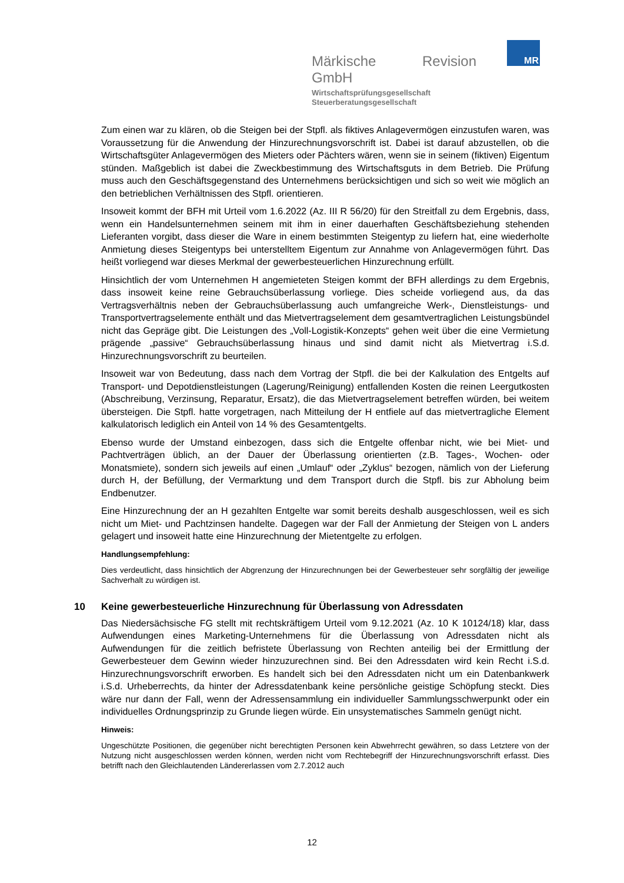Märkische Revision GmbH
Wirtschaftsprüfungsgesellschaft
Steuerberatungsgesellschaft
MR
Zum einen war zu klären, ob die Steigen bei der Stpfl. als fiktives Anlagevermögen einzustufen waren, was Voraussetzung für die Anwendung der Hinzurechnungsvorschrift ist. Dabei ist darauf abzustellen, ob die Wirtschaftsgüter Anlagevermögen des Mieters oder Pächters wären, wenn sie in seinem (fiktiven) Eigentum stünden. Maßgeblich ist dabei die Zweckbestimmung des Wirtschaftsguts in dem Betrieb. Die Prüfung muss auch den Geschäftsgegenstand des Unternehmens berücksichtigen und sich so weit wie möglich an den betrieblichen Verhältnissen des Stpfl. orientieren.
Insoweit kommt der BFH mit Urteil vom 1.6.2022 (Az. III R 56/20) für den Streitfall zu dem Ergebnis, dass, wenn ein Handelsunternehmen seinem mit ihm in einer dauerhaften Geschäftsbeziehung stehenden Lieferanten vorgibt, dass dieser die Ware in einem bestimmten Steigentyp zu liefern hat, eine wiederholte Anmietung dieses Steigentyps bei unterstelltem Eigentum zur Annahme von Anlagevermögen führt. Das heißt vorliegend war dieses Merkmal der gewerbesteuerlichen Hinzurechnung erfüllt.
Hinsichtlich der vom Unternehmen H angemieteten Steigen kommt der BFH allerdings zu dem Ergebnis, dass insoweit keine reine Gebrauchsüberlassung vorliege. Dies scheide vorliegend aus, da das Vertragsverhältnis neben der Gebrauchsüberlassung auch umfangreiche Werk-, Dienstleistungs- und Transportvertragselemente enthält und das Mietvertragselement dem gesamtvertraglichen Leistungsbündel nicht das Gepräge gibt. Die Leistungen des „Voll-Logistik-Konzepts“ gehen weit über die eine Vermietung prägende „passive“ Gebrauchsüberlassung hinaus und sind damit nicht als Mietvertrag i.S.d. Hinzurechnungsvorschrift zu beurteilen.
Insoweit war von Bedeutung, dass nach dem Vortrag der Stpfl. die bei der Kalkulation des Entgelts auf Transport- und Depotdienstleistungen (Lagerung/Reinigung) entfallenden Kosten die reinen Leergutkosten (Abschreibung, Verzinsung, Reparatur, Ersatz), die das Mietvertragselement betreffen würden, bei weitem übersteigen. Die Stpfl. hatte vorgetragen, nach Mitteilung der H entfiele auf das mietvertragliche Element kalkulatorisch lediglich ein Anteil von 14 % des Gesamtentgelts.
Ebenso wurde der Umstand einbezogen, dass sich die Entgelte offenbar nicht, wie bei Miet- und Pachtverträgen üblich, an der Dauer der Überlassung orientierten (z.B. Tages-, Wochen- oder Monatsmiete), sondern sich jeweils auf einen „Umlauf“ oder „Zyklus“ bezogen, nämlich von der Lieferung durch H, der Befüllung, der Vermarktung und dem Transport durch die Stpfl. bis zur Abholung beim Endbenutzer.
Eine Hinzurechnung der an H gezahlten Entgelte war somit bereits deshalb ausgeschlossen, weil es sich nicht um Miet- und Pachtzinsen handelte. Dagegen war der Fall der Anmietung der Steigen von L anders gelagert und insoweit hatte eine Hinzurechnung der Mietentgelte zu erfolgen.
Handlungsempfehlung:
Dies verdeutlicht, dass hinsichtlich der Abgrenzung der Hinzurechnungen bei der Gewerbesteuer sehr sorgfältig der jeweilige Sachverhalt zu würdigen ist.
10 Keine gewerbesteuerliche Hinzurechnung für Überlassung von Adressdaten
Das Niedersächsische FG stellt mit rechtskräftigem Urteil vom 9.12.2021 (Az. 10 K 10124/18) klar, dass Aufwendungen eines Marketing-Unternehmens für die Überlassung von Adressdaten nicht als Aufwendungen für die zeitlich befristete Überlassung von Rechten anteilig bei der Ermittlung der Gewerbesteuer dem Gewinn wieder hinzuzurechnen sind. Bei den Adressdaten wird kein Recht i.S.d. Hinzurechnungsvorschrift erworben. Es handelt sich bei den Adressdaten nicht um ein Datenbankwerk i.S.d. Urheberrechts, da hinter der Adressdatenbank keine persönliche geistige Schöpfung steckt. Dies wäre nur dann der Fall, wenn der Adressensammlung ein individueller Sammlungsschwerpunkt oder ein individuelles Ordnungsprinzip zu Grunde liegen würde. Ein unsystematisches Sammeln genügt nicht.
Hinweis:
Ungeschützte Positionen, die gegenüber nicht berechtigten Personen kein Abwehrrecht gewähren, so dass Letztere von der Nutzung nicht ausgeschlossen werden können, werden nicht vom Rechtebegriff der Hinzurechnungsvorschrift erfasst. Dies betrifft nach den Gleichlautenden Ländererlassen vom 2.7.2012 auch
12